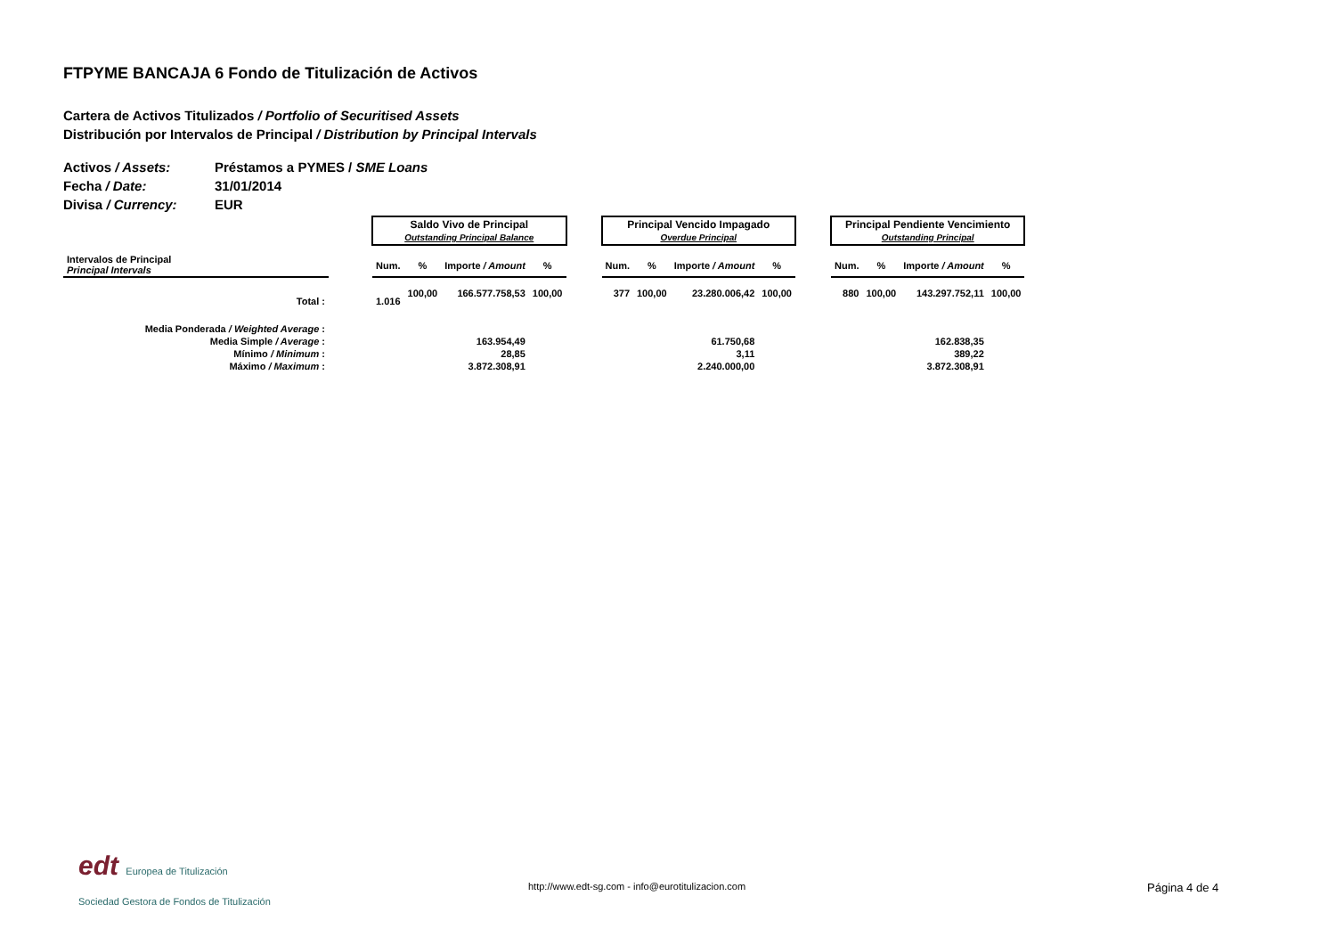FTPYME BANCAJA 6 Fondo de Titulización de Activos
Cartera de Activos Titulizados / Portfolio of Securitised Assets
Distribución por Intervalos de Principal / Distribution by Principal Intervals
Activos / Assets: Préstamos a PYMES / SME Loans
Fecha / Date: 31/01/2014
Divisa / Currency: EUR
| | | Saldo Vivo de Principal Outstanding Principal Balance | | | | | Principal Vencido Impagado Overdue Principal | | | | | Principal Pendiente Vencimiento Outstanding Principal | | | |
| Intervalos de Principal Principal Intervals | | Num. | % | Importe / Amount | % | | Num. | % | Importe / Amount | % | | Num. | % | Importe / Amount | % |
| Total : | | 1.016 | 100,00 | 166.577.758,53 | 100,00 | | 377 | 100,00 | 23.280.006,42 | 100,00 | | 880 | 100,00 | 143.297.752,11 | 100,00 |
| Media Ponderada / Weighted Average : | | | | | | | | | | | | | | | |
| Media Simple / Average : | | | | 163.954,49 | | | | | 61.750,68 | | | | | 162.838,35 | |
| Mínimo / Minimum : | | | | 28,85 | | | | | 3,11 | | | | | 389,22 | |
| Máximo / Maximum : | | | | 3.872.308,91 | | | | | 2.240.000,00 | | | | | 3.872.308,91 | |
edt Europea de Titulización
Sociedad Gestora de Fondos de Titulización
http://www.edt-sg.com - info@eurotitulizacion.com
Página 4 de 4